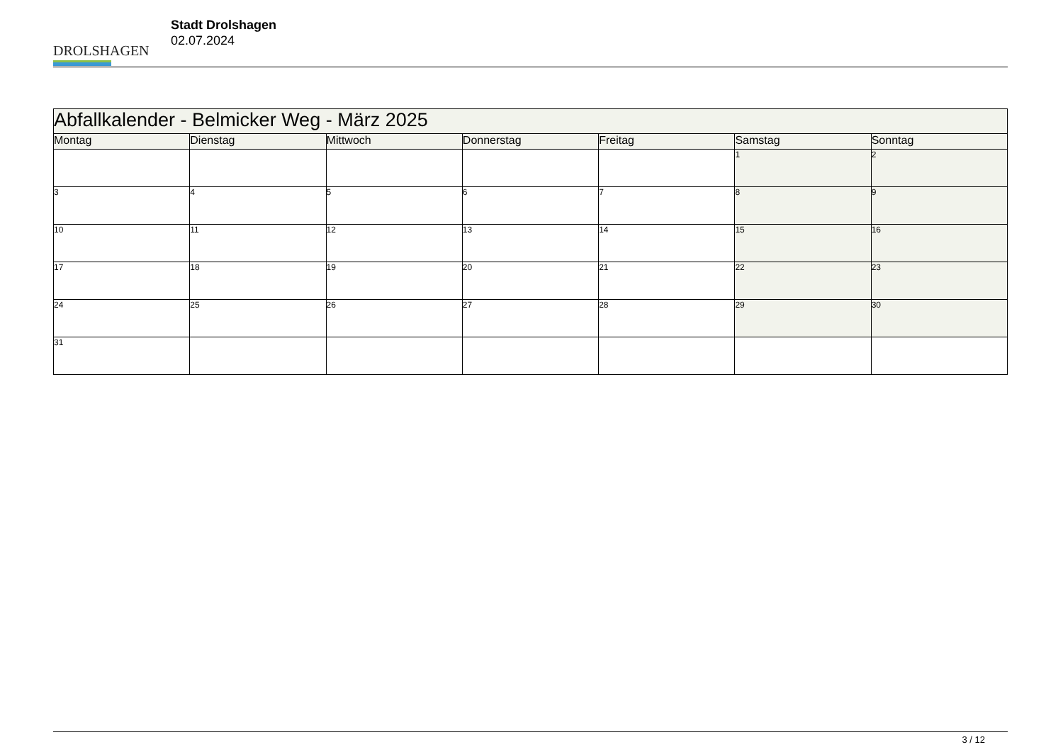DROLSHAGEN
Stadt Drolshagen
02.07.2024
| Abfallkalender - Belmicker Weg - März 2025 | | | | | | |
| --- | --- | --- | --- | --- | --- | --- |
| Montag | Dienstag | Mittwoch | Donnerstag | Freitag | Samstag | Sonntag |
| | | | | | 1 | 2 |
| 3 | 4 | 5 | 6 | 7 | 8 | 9 |
| 10 | 11 | 12 | 13 | 14 | 15 | 16 |
| 17 | 18 | 19 | 20 | 21 | 22 | 23 |
| 24 | 25 | 26 | 27 | 28 | 29 | 30 |
| 31 | | | | | | |
3 / 12